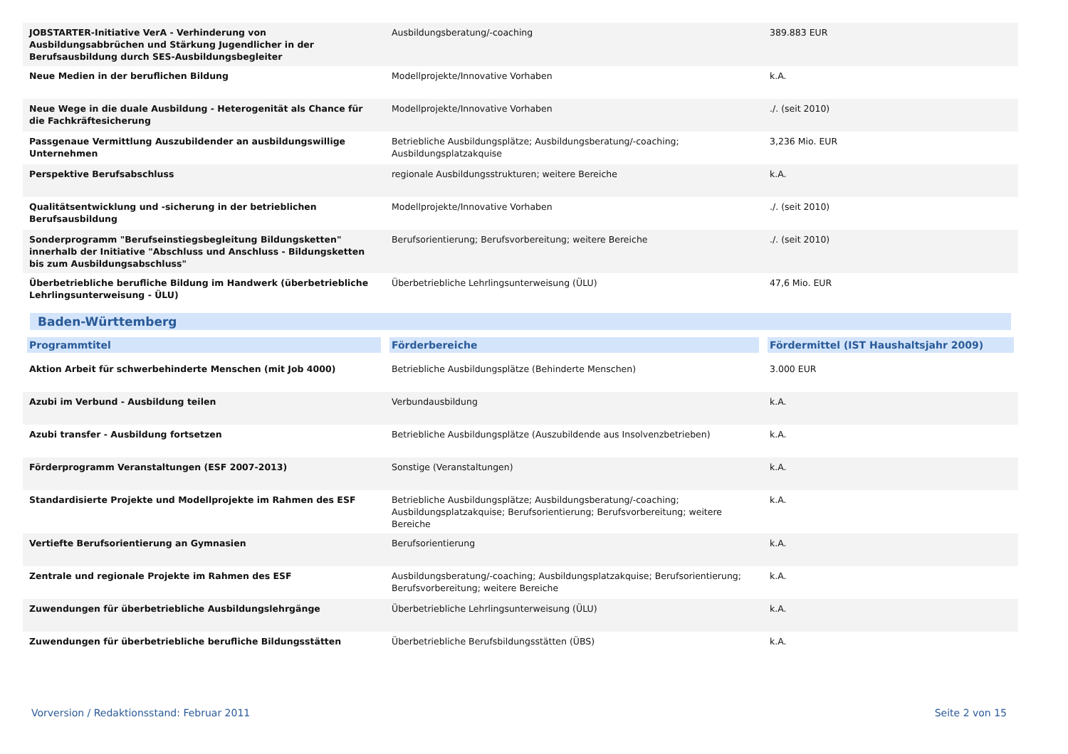| JOBSTARTER-Initiative VerA - Verhinderung von Ausbildungsabbrüchen und Stärkung Jugendlicher in der Berufsausbildung durch SES-Ausbildungsbegleiter | Ausbildungsberatung/-coaching | 389.883 EUR |
| Neue Medien in der beruflichen Bildung | Modellprojekte/Innovative Vorhaben | k.A. |
| Neue Wege in die duale Ausbildung - Heterogenität als Chance für die Fachkräftesicherung | Modellprojekte/Innovative Vorhaben | ./. (seit 2010) |
| Passgenaue Vermittlung Auszubildender an ausbildungswillige Unternehmen | Betriebliche Ausbildungsplätze; Ausbildungsberatung/-coaching; Ausbildungsplatzakquise | 3,236 Mio. EUR |
| Perspektive Berufsabschluss | regionale Ausbildungsstrukturen; weitere Bereiche | k.A. |
| Qualitätsentwicklung und -sicherung in der betrieblichen Berufsausbildung | Modellprojekte/Innovative Vorhaben | ./. (seit 2010) |
| Sonderprogramm "Berufseinstiegsbegleitung Bildungsketten" innerhalb der Initiative "Abschluss und Anschluss - Bildungsketten bis zum Ausbildungsabschluss" | Berufsorientierung; Berufsvorbereitung; weitere Bereiche | ./. (seit 2010) |
| Überbetriebliche berufliche Bildung im Handwerk (überbetriebliche Lehrlingsunterweisung - ÜLU) | Überbetriebliche Lehrlingsunterweisung (ÜLU) | 47,6 Mio. EUR |
Baden-Württemberg
| Programmtitel | Förderbereiche | Fördermittel (IST Haushaltsjahr 2009) |
| --- | --- | --- |
| Aktion Arbeit für schwerbehinderte Menschen (mit Job 4000) | Betriebliche Ausbildungsplätze (Behinderte Menschen) | 3.000 EUR |
| Azubi im Verbund - Ausbildung teilen | Verbundausbildung | k.A. |
| Azubi transfer - Ausbildung fortsetzen | Betriebliche Ausbildungsplätze (Auszubildende aus Insolvenzbetrieben) | k.A. |
| Förderprogramm Veranstaltungen (ESF 2007-2013) | Sonstige (Veranstaltungen) | k.A. |
| Standardisierte Projekte und Modellprojekte im Rahmen des ESF | Betriebliche Ausbildungsplätze; Ausbildungsberatung/-coaching; Ausbildungsplatzakquise; Berufsorientierung; Berufsvorbereitung; weitere Bereiche | k.A. |
| Vertiefte Berufsorientierung an Gymnasien | Berufsorientierung | k.A. |
| Zentrale und regionale Projekte im Rahmen des ESF | Ausbildungsberatung/-coaching; Ausbildungsplatzakquise; Berufsorientierung; Berufsvorbereitung; weitere Bereiche | k.A. |
| Zuwendungen für überbetriebliche Ausbildungslehrgänge | Überbetriebliche Lehrlingsunterweisung (ÜLU) | k.A. |
| Zuwendungen für überbetriebliche berufliche Bildungsstätten | Überbetriebliche Berufsbildungsstätten (ÜBS) | k.A. |
Vorversion / Redaktionsstand: Februar 2011 Seite 2 von 15